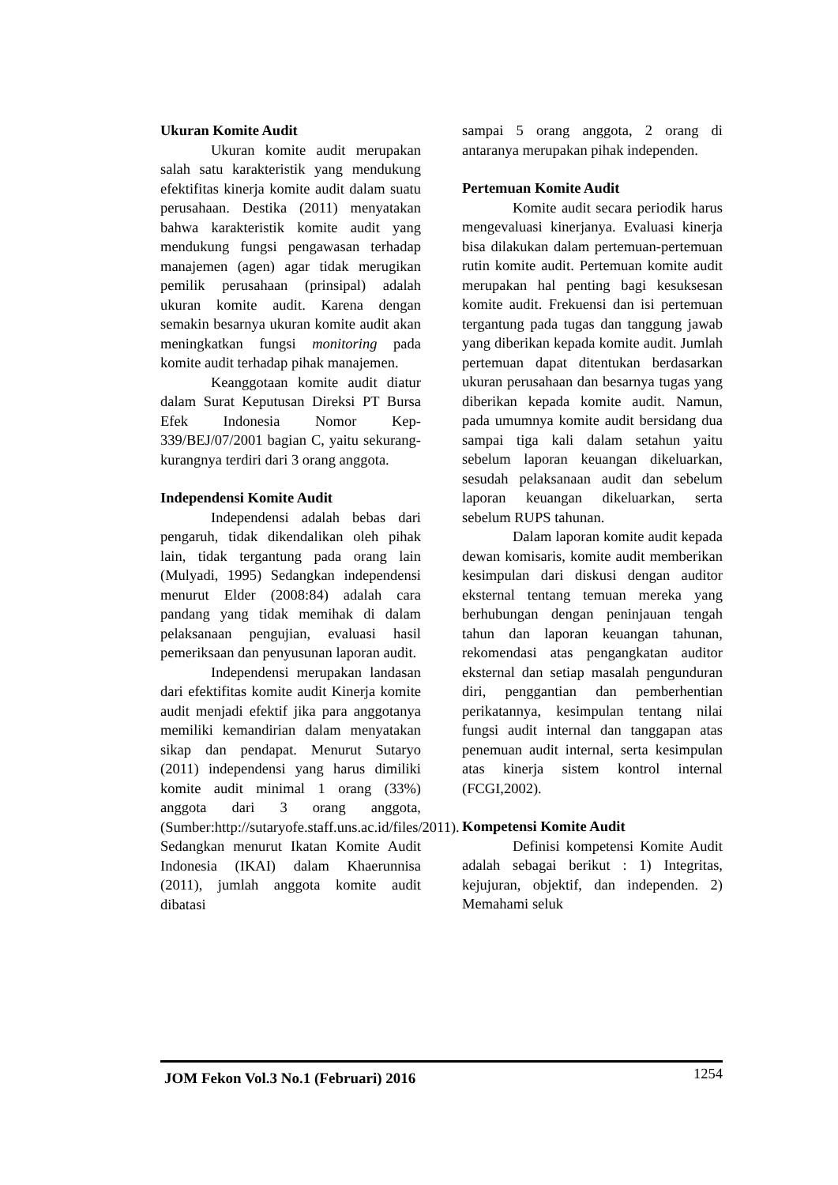Ukuran Komite Audit
Ukuran komite audit merupakan salah satu karakteristik yang mendukung efektifitas kinerja komite audit dalam suatu perusahaan. Destika (2011) menyatakan bahwa karakteristik komite audit yang mendukung fungsi pengawasan terhadap manajemen (agen) agar tidak merugikan pemilik perusahaan (prinsipal) adalah ukuran komite audit. Karena dengan semakin besarnya ukuran komite audit akan meningkatkan fungsi monitoring pada komite audit terhadap pihak manajemen.
Keanggotaan komite audit diatur dalam Surat Keputusan Direksi PT Bursa Efek Indonesia Nomor Kep-339/BEJ/07/2001 bagian C, yaitu sekurang-kurangnya terdiri dari 3 orang anggota.
Independensi Komite Audit
Independensi adalah bebas dari pengaruh, tidak dikendalikan oleh pihak lain, tidak tergantung pada orang lain (Mulyadi, 1995) Sedangkan independensi menurut Elder (2008:84) adalah cara pandang yang tidak memihak di dalam pelaksanaan pengujian, evaluasi hasil pemeriksaan dan penyusunan laporan audit.
Independensi merupakan landasan dari efektifitas komite audit Kinerja komite audit menjadi efektif jika para anggotanya memiliki kemandirian dalam menyatakan sikap dan pendapat. Menurut Sutaryo (2011) independensi yang harus dimiliki komite audit minimal 1 orang (33%) anggota dari 3 orang anggota, (Sumber:http://sutaryofe.staff.uns.ac.id/files/2011). Sedangkan menurut Ikatan Komite Audit Indonesia (IKAI) dalam Khaerunnisa (2011), jumlah anggota komite audit dibatasi
sampai 5 orang anggota, 2 orang di antaranya merupakan pihak independen.
Pertemuan Komite Audit
Komite audit secara periodik harus mengevaluasi kinerjanya. Evaluasi kinerja bisa dilakukan dalam pertemuan-pertemuan rutin komite audit. Pertemuan komite audit merupakan hal penting bagi kesuksesan komite audit. Frekuensi dan isi pertemuan tergantung pada tugas dan tanggung jawab yang diberikan kepada komite audit. Jumlah pertemuan dapat ditentukan berdasarkan ukuran perusahaan dan besarnya tugas yang diberikan kepada komite audit. Namun, pada umumnya komite audit bersidang dua sampai tiga kali dalam setahun yaitu sebelum laporan keuangan dikeluarkan, sesudah pelaksanaan audit dan sebelum laporan keuangan dikeluarkan, serta sebelum RUPS tahunan.
Dalam laporan komite audit kepada dewan komisaris, komite audit memberikan kesimpulan dari diskusi dengan auditor eksternal tentang temuan mereka yang berhubungan dengan peninjauan tengah tahun dan laporan keuangan tahunan, rekomendasi atas pengangkatan auditor eksternal dan setiap masalah pengunduran diri, penggantian dan pemberhentian perikatannya, kesimpulan tentang nilai fungsi audit internal dan tanggapan atas penemuan audit internal, serta kesimpulan atas kinerja sistem kontrol internal (FCGI,2002).
Kompetensi Komite Audit
Definisi kompetensi Komite Audit adalah sebagai berikut : 1) Integritas, kejujuran, objektif, dan independen. 2) Memahami seluk
JOM Fekon Vol.3 No.1 (Februari) 2016 1254